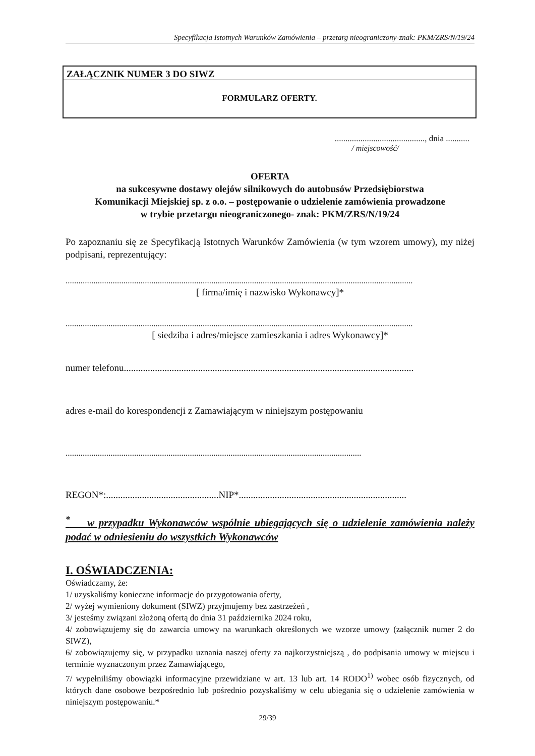Specyfikacja Istotnych Warunków Zamówienia – przetarg nieograniczony-znak: PKM/ZRS/N/19/24
ZAŁĄCZNIK NUMER 3 DO SIWZ
FORMULARZ OFERTY.
.........................................., dnia ...........
/ miejscowość/
OFERTA
na sukcesywne dostawy olejów silnikowych do autobusów Przedsiębiorstwa
Komunikacji Miejskiej sp. z o.o. – postępowanie o udzielenie zamówienia prowadzone
w trybie przetargu nieograniczonego- znak: PKM/ZRS/N/19/24
Po zapoznaniu się ze Specyfikacją Istotnych Warunków Zamówienia (w tym wzorem umowy), my niżej podpisani, reprezentujący:
..................................................................................................................................................................
[ firma/imię i nazwisko Wykonawcy]*
..................................................................................................................................................................
[ siedziba i adres/miejsce zamieszkania i adres Wykonawcy]*
numer telefonu.........................................................................................................................
adres e-mail do korespondencji z Zamawiającym w niniejszym postępowaniu
..........................................................................................................................................
REGON*:...............................................NIP*......................................................................
<sup>*</sup> w przypadku Wykonawców wspólnie ubiegających się o udzielenie zamówienia należy podać w odniesieniu do wszystkich Wykonawców
I. OŚWIADCZENIA:
Oświadczamy, że:
1/ uzyskaliśmy konieczne informacje do przygotowania oferty,
2/ wyżej wymieniony dokument (SIWZ) przyjmujemy bez zastrzeżeń ,
3/ jesteśmy związani złożoną ofertą do dnia 31 października 2024 roku,
4/ zobowiązujemy się do zawarcia umowy na warunkach określonych we wzorze umowy (załącznik numer 2 do SIWZ),
6/ zobowiązujemy się, w przypadku uznania naszej oferty za najkorzystniejszą , do podpisania umowy w miejscu i terminie wyznaczonym przez Zamawiającego,
7/ wypełniliśmy obowiązki informacyjne przewidziane w art. 13 lub art. 14 RODO<sup>1)</sup> wobec osób fizycznych, od których dane osobowe bezpośrednio lub pośrednio pozyskaliśmy w celu ubiegania się o udzielenie zamówienia w niniejszym postępowaniu.*
29/39